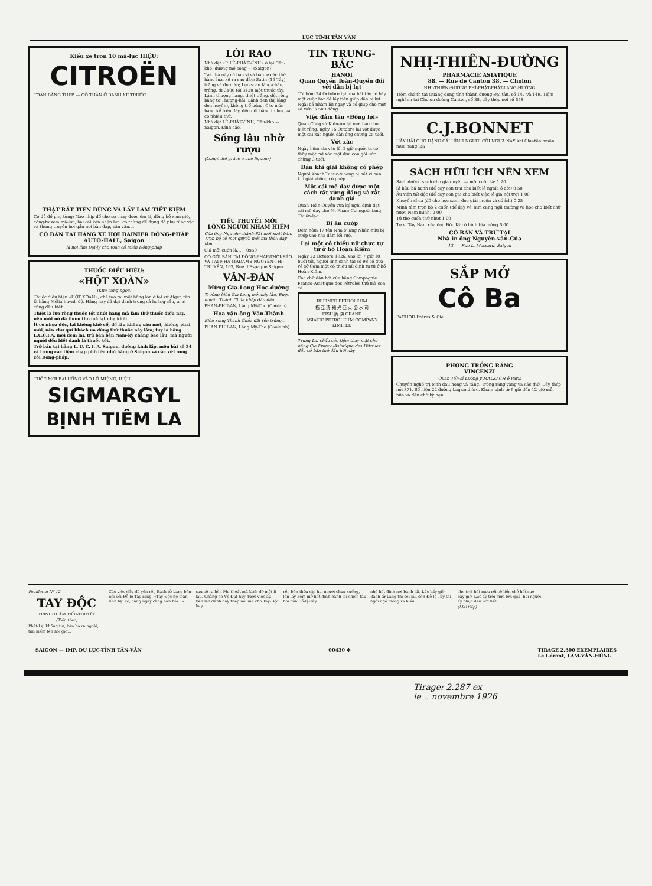LỤC TỈNH TÂN VĂN
Kiểu xe trơn 10 mã-lực HIỆU:
CITROËN
TOÀN BẰNG THÉP. — CÓ THẮN Ở BÁNH XE TRƯỚC
THẬT RẤT TIỆN DÙNG VÀ LẤY LÀM TIẾT KIỆM
Có đủ đồ phụ tùng: Nào nhịp để cho sự chạy được êm ái, đồng hồ xem giờ, công-tơ xem mã-lực, hai cái kèn nhận hơi, có thùng để đựng đồ phụ tùng vật và thùng truyền hơi gần nơi bàn đạp, vân vân....
CÓ BÁN TẠI HÃNG XE HƠI BAINIER ĐÔNG-PHÁP
AUTO-HALL, Saigon
là nơi làm Đại-lý cho toàn cả miền Đông-pháp
THUỐC ĐIẾU HIỆU:
«HỘT XOÀN»
(Kim cang ngọc)
Thuốc điếu hiệu «HỘT XOÀN», chế tạo tại một hãng lớn ở tại xứ Alger, tên là hãng Mélia huynh đệ. Hãng này đã đạt danh trong cả hoàng-cầu, ai ai cũng đều biết.
Thiệt là lựa ròng thuốc tốt nhứt hạng mà làm thứ thuốc điếu này, nên mùi nó đã thơm tho mà lại nhẹ khói.
Ít có nhựa độc, lại không khô cổ, để lâu không sâu mọt, không phai mùi, nên chư quí khách ưa dùng thứ thuốc này lắm; tuy là hãng L.U.C.I.A. mới đem lại, trữ bán bên Nam-kỳ chẳng bao lâu, mà người người đều biết danh là thuốc tốt.
Trữ bán tại hãng L. U. C. I. A. Saigon, đường kinh lấp, môn bài số 34 và trong các tiệm chạp phô lớn nhỏ hàng ở Saigon và các xứ trong cõi Đông-pháp.
THỐC MỚI BÀI UỐNG VÀO LỖ MIỆNG, HIỆU
SIGMARGYL
BỊNH TIÊM LA
LỜI RAO
Nhà dệt «P. LÊ-PHÁT-VỈNH» ở tại Cầu-kho, đường mé sông — (Saigon)
Tại nhà này có bán sỉ và bán lẻ các thứ hàng lụa, kể ra sau đây: Satin (16 Tây), trắng và đủ màu; Lục-soan láng-chẩu, trắng, từ 3$00 tới 3$20 một thước tây. Lảnh thượng hạng, thiệt trắng, dệt ròng bằng tơ Thượng-hải. Lảnh đen (hạ láng đen huyền), không trổ bông. Các món hàng kể trên đây, đều dệt bằng tơ lụa, và có nhiều thứ.
Nhà dệt LÊ-PHÁT-VỈNH, Cầu-kho — Saigon. Kính cáo.
Sống lâu nhờ rượu
(Longévité grâce à une liqueur)
TIỂU THUYẾT MỚI
LÒNG NGƯỜI NHAM HIỂM
Của ông Nguyễn-chánh-Sắt mới xuất bản. Trọn bộ có một quyển mới mà thôi; dày lắm.
Giá mỗi cuốn là...... 0$50
CÓ GỞI BÁN TẠI ĐÔNG-PHÁP-THỜI-BÁO VÀ TẠI NHÀ MADAME NGUYỄN-THỊ-TRUYỀN, 103, Rue d'Espagne Saigon
VĂN-ĐÀN
Mừng Gia-Long Học-đường
Trường hiệu Gia Long mở mấy lâu, Được nhuần Thánh Chúa khắp đâu đâu...
PHAN-PHÚ-AN, Làng Mỹ-Tho (Caola h)
Họa vận ông Văn-Thành
Biệu xưng Thánh Chúa đất tên trứng...
PHAN PHÚ-AN, Làng Mỹ-Tho (Caola nh)
TIN TRUNG-BẮC
HANOI
Quan Quyền Toàn-Quyền đối với dân bị lụt
Tối hôm 24 Octobre tại nhà hát tây có bày một cuộc hát để lấy tiền giúp dân bị lụt. Ngài đã nhậm lời ngay và có giúp cho một số tiền là 500 đồng.
Việc đắm tàu «Đồng lợi»
Quan Công sứ Kiến-An lại mới báo cho biết rằng: ngày 16 Octobre lại vớt được một cái xác người đàn ông chừng 25 tuổi.
Vớt xác
Ngày hôm kia vào lối 2 giờ người ta có thấy một cái xác một đứa con gái ước chừng 3 tuổi.
Bán khí giái không có phép
Người khách Tchuc-tcheng bị bắt vì bán khí giái không có phép.
Một cái mề đay được một cách rất xứng đáng và rất danh giá
Quan Toàn-Quyền vừa ký nghị định đặt cái mề-đay cho M. Phạm-Cơi người làng Thuận-lạc.
Bị ăn cướp
Đêm hôm 17 tên Nhạ ở làng Nhân-hữu bị cướp vào nhà đâm lối ruộ.
Lại một cô thiếu nữ chực tự tử ở hồ Hoàn Kiếm
Ngày 23 Octobre 1926, vào lối 7 giờ 10 buổi tối, người linh canh tại số 98 có đưa về sở Cẩm một cô thiếu nữ định tự tử ở hồ Hoàn-Kiếm.
Các chữ đầu bởi của hãng Compagnie Franco-Asiatique des Pétroles thứ mà con cá.
REFINED PETROLEUM
極 亞 清 細 光 亞 火 公 水 司
FISH 牌 魚 GRAND
ASIATIC PETROLEUM COMPANY LIMITED
Trung Lai chấu các tiệm thay mặt cho hãng Cie Franco-Asiatique des Pétroles đều có bán thứ dầu hôi này
NHỊ-THIÊN-ĐƯỜNG
PHARMACIE ASIATIQUE
88. — Rue de Canton 38. — Cholon
NHỊ-THIÊN-ĐƯỜNG PHÍ-PHẬT-PHÁT-LÁNG-HƯỜNG
Tiệm chánh tại Quảng-đông tỉnh thành đường Đại tân, số 147 và 149. Tiệm nghánh tại Cholon đường Canton, số 38, dây thép nói số 658.
C.J.BONNET
HÃY HÃI CHO ĐẶNG CÁI HÌNH NGƯỜI CỠI NGỰA NÀY khi Chư-tôn muốn mua hàng lụa
SÁCH HỮU ÍCH NÊN XEM
Sách dưỡng sanh cho gia quyền.— mỗi cuốn là: 1 20
Sĩ hữu bá hạnh (để dạy con trai cho biết lễ nghĩa ở đời) 0 50
Âu viện tất độc (để dạy con gái cho biết việc lễ gia nội trợ) 1 00
Khuyến sĩ ca (để cho học sanh đọc giải muộn và có ích) 0 25
Minh tâm trọn bộ 2 cuốn (để dạy về Tam cang ngũ thường và học cho biết chữ nước Nam minh) 2 00
Tứ thơ cuốn thứ nhứt 1 00
Tự vị Tây Nam của ông Đốc Ký có hình bìa mỏng 6 00
CÓ BÁN VÀ TRỮ TẠI
Nhà in ông Nguyễn-văn-Của
13. — Rue L. Mossard, Saigon
SẮP MỞ
Cô Ba
PACHOD Frères & Cie
PHÒNG TRỒNG RĂNG
VINCENZI
Quan Tấn-sĩ Lương y MALZACH ở Paris
Chuyên nghề trị bịnh đau họng và răng. Trồng răng vàng và các thứ. Dây thép nói 371. Số hiệu 22 đường Lagrandière. Khám bịnh từ 9 giờ đến 12 giờ mỗi bữa và đến chờ kỳ hẹn.
Feuilleton Nº 12
TAY ĐỘC
TRINH-THÁM TIỂU-THUYẾT
(Tiếp theo)
Phát-Lại không tin, bèn bò ra ngoài, tìm kiếm tên hôi giờ...
Các việc đều đã yên rồi, Bạch-tử Lang bèn nói với Đỗ-lệ-Tây rằng: «Tay-Độc nó toan tính hại cô, căng ngày càng hăn hái...»
sau sẽ ra hòn Phí-thoát mà lánh đỡ một ít lâu. Chẳng dè Vệ-Đạt hay được việc ấy, bèn lén đánh dây thép nói mà cho Tay-Độc hay.
rồi, bèn thừa dịp hai người chưa xuống, lén lấy kềm mở hết đinh bánh-lái chiếc tàu hơi của Đỗ-lệ-Tây.
nhổ hết đinh nơi bánh-lái. Lúc bấy giờ Bạch-tử-Lang thì coi lái, còn Đỗ-lệ-Tây thì ngồi ngó mông ra biển.
cho trời hết mưa rồi cô liền chở hết sao bây giờ. Lúc ấy trời mưa lớn quá, hai người ấy phục đều ướt hết.
(Mai tiếp).
SAIGON — IMP. DU LỤC-TỈNH TÂN-VĂN 00430 ✻ TIRAGE 2.300 EXEMPLAIRES
Le Gérant, LAM-VĂN-HÙNG
Tirage: 2.287 ex
le .. novembre 1926